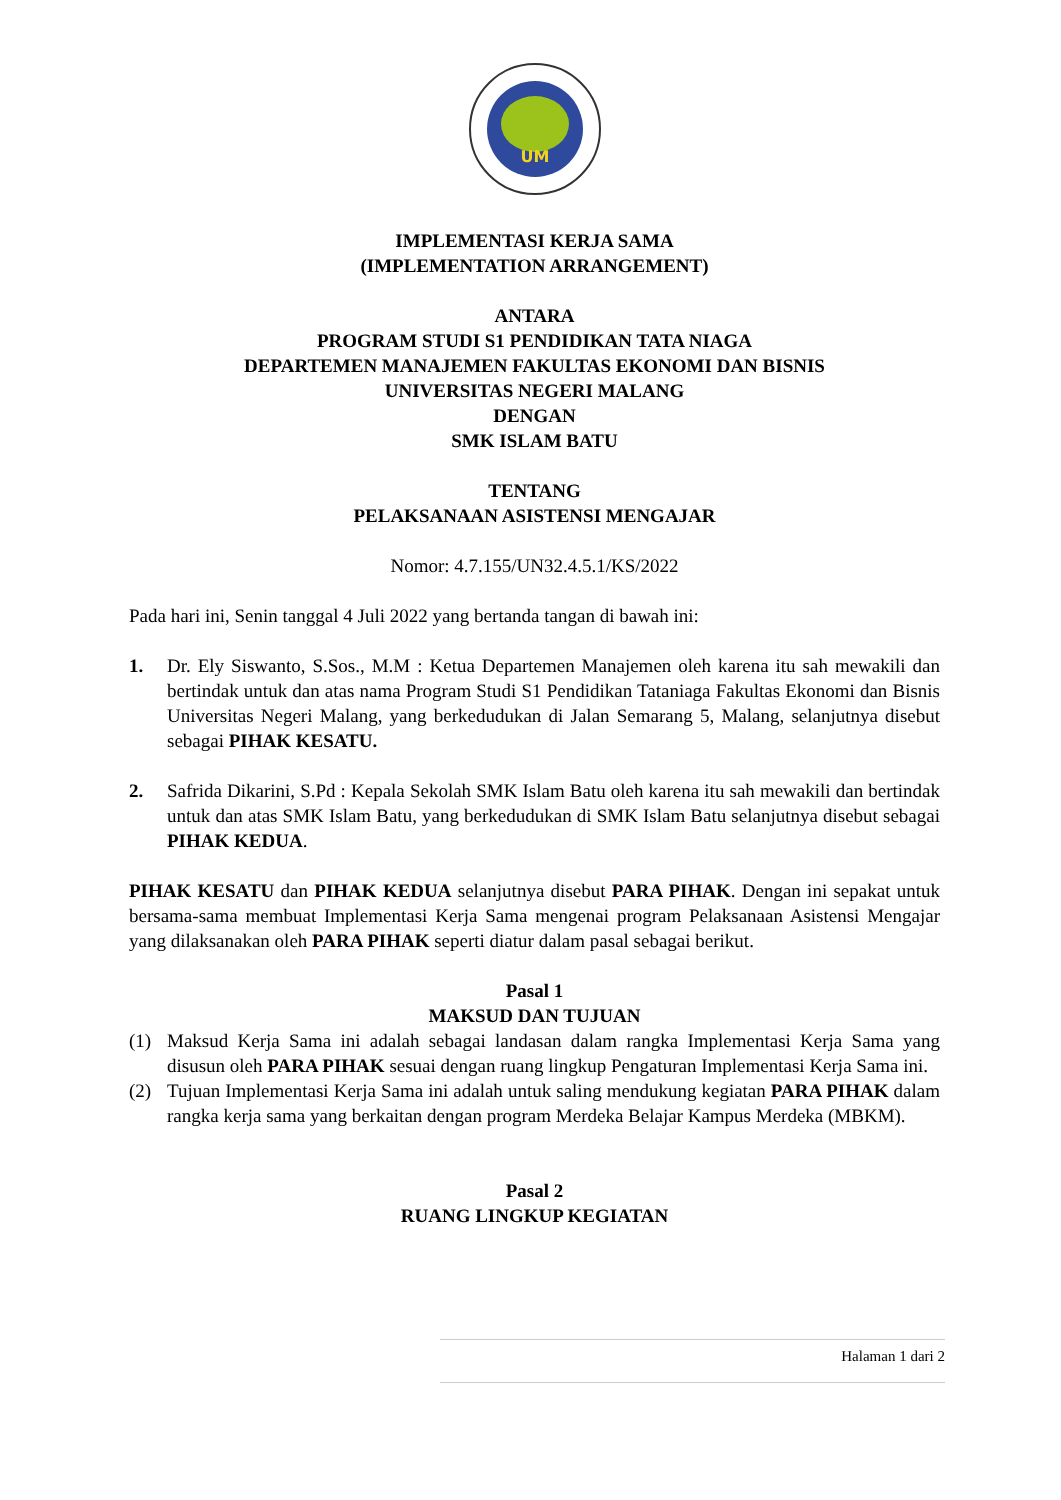UM
IMPLEMENTASI KERJA SAMA
(IMPLEMENTATION ARRANGEMENT)
ANTARA
PROGRAM STUDI S1 PENDIDIKAN TATA NIAGA
DEPARTEMEN MANAJEMEN FAKULTAS EKONOMI DAN BISNIS
UNIVERSITAS NEGERI MALANG
DENGAN
SMK ISLAM BATU
TENTANG
PELAKSANAAN ASISTENSI MENGAJAR
Nomor: 4.7.155/UN32.4.5.1/KS/2022
Pada hari ini, Senin tanggal 4 Juli 2022 yang bertanda tangan di bawah ini:
1. Dr. Ely Siswanto, S.Sos., M.M : Ketua Departemen Manajemen oleh karena itu sah mewakili dan bertindak untuk dan atas nama Program Studi S1 Pendidikan Tataniaga Fakultas Ekonomi dan Bisnis Universitas Negeri Malang, yang berkedudukan di Jalan Semarang 5, Malang, selanjutnya disebut sebagai PIHAK KESATU.
2. Safrida Dikarini, S.Pd : Kepala Sekolah SMK Islam Batu oleh karena itu sah mewakili dan bertindak untuk dan atas SMK Islam Batu, yang berkedudukan di SMK Islam Batu selanjutnya disebut sebagai PIHAK KEDUA.
PIHAK KESATU dan PIHAK KEDUA selanjutnya disebut PARA PIHAK. Dengan ini sepakat untuk bersama-sama membuat Implementasi Kerja Sama mengenai program Pelaksanaan Asistensi Mengajar yang dilaksanakan oleh PARA PIHAK seperti diatur dalam pasal sebagai berikut.
Pasal 1
MAKSUD DAN TUJUAN
(1) Maksud Kerja Sama ini adalah sebagai landasan dalam rangka Implementasi Kerja Sama yang disusun oleh PARA PIHAK sesuai dengan ruang lingkup Pengaturan Implementasi Kerja Sama ini.
(2) Tujuan Implementasi Kerja Sama ini adalah untuk saling mendukung kegiatan PARA PIHAK dalam rangka kerja sama yang berkaitan dengan program Merdeka Belajar Kampus Merdeka (MBKM).
Pasal 2
RUANG LINGKUP KEGIATAN
Halaman 1 dari 2